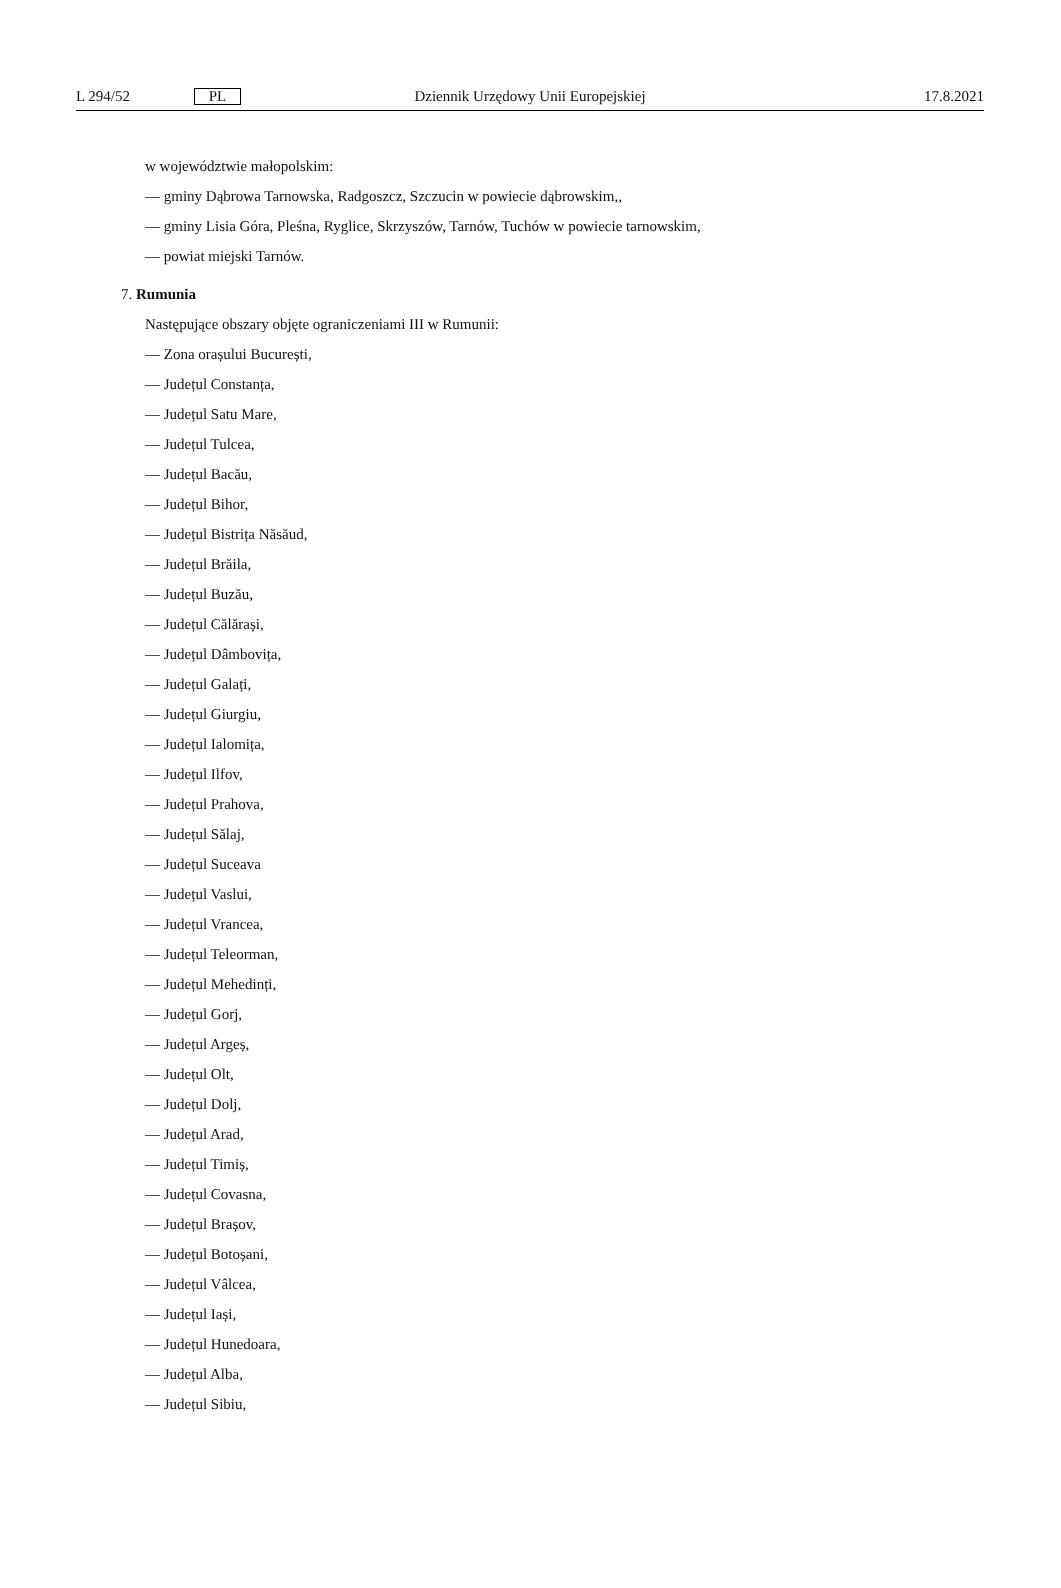L 294/52 PL Dziennik Urzędowy Unii Europejskiej 17.8.2021
w województwie małopolskim:
— gminy Dąbrowa Tarnowska, Radgoszcz, Szczucin w powiecie dąbrowskim,,
— gminy Lisia Góra, Pleśna, Ryglice, Skrzyszów, Tarnów, Tuchów w powiecie tarnowskim,
— powiat miejski Tarnów.
7. Rumunia
Następujące obszary objęte ograniczeniami III w Rumunii:
— Zona orașului București,
— Județul Constanța,
— Județul Satu Mare,
— Județul Tulcea,
— Județul Bacău,
— Județul Bihor,
— Județul Bistrița Năsăud,
— Județul Brăila,
— Județul Buzău,
— Județul Călărași,
— Județul Dâmbovița,
— Județul Galați,
— Județul Giurgiu,
— Județul Ialomița,
— Județul Ilfov,
— Județul Prahova,
— Județul Sălaj,
— Județul Suceava
— Județul Vaslui,
— Județul Vrancea,
— Județul Teleorman,
— Județul Mehedinți,
— Județul Gorj,
— Județul Argeș,
— Județul Olt,
— Județul Dolj,
— Județul Arad,
— Județul Timiș,
— Județul Covasna,
— Județul Brașov,
— Județul Botoșani,
— Județul Vâlcea,
— Județul Iași,
— Județul Hunedoara,
— Județul Alba,
— Județul Sibiu,